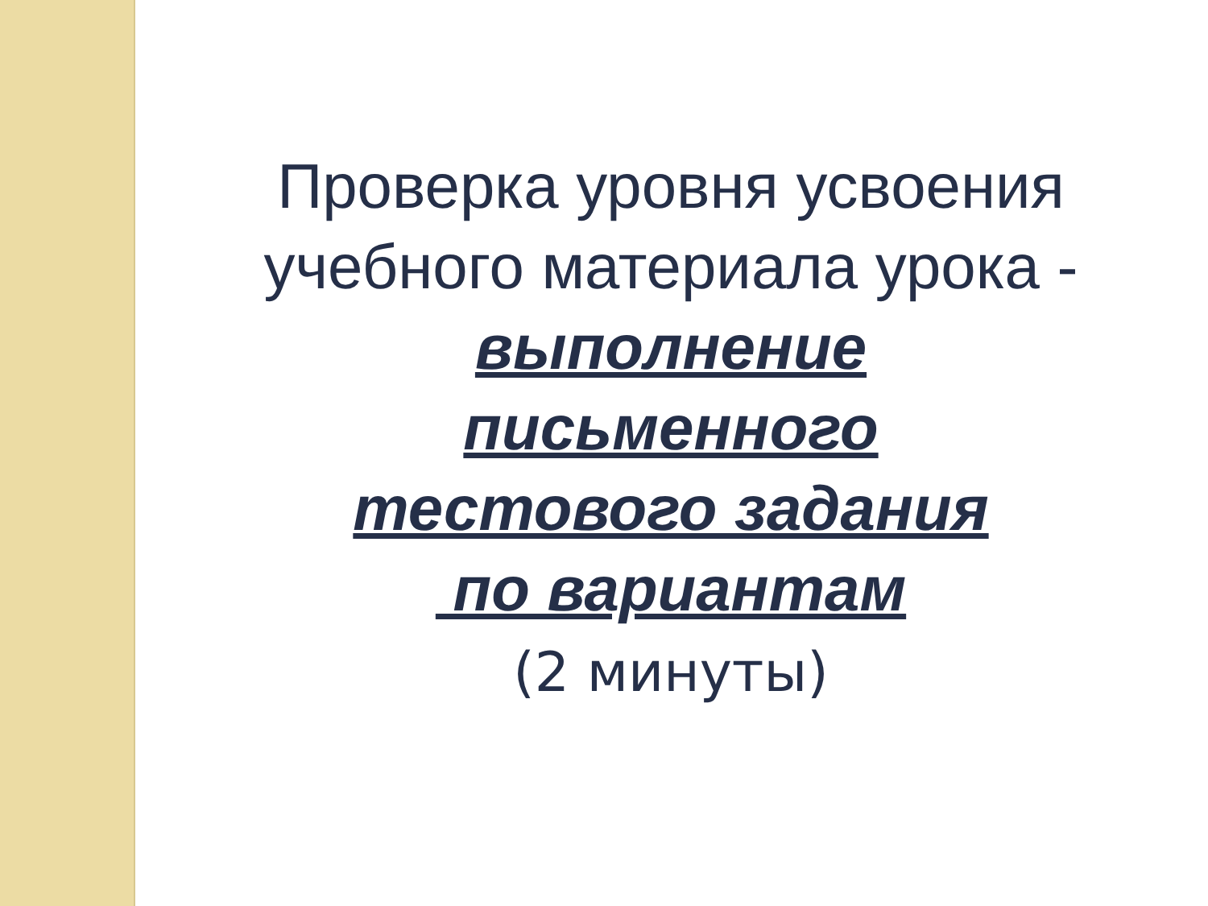Проверка уровня усвоения
учебного материала урока -
выполнение
письменного
тестового задания
по вариантам
(2 минуты)